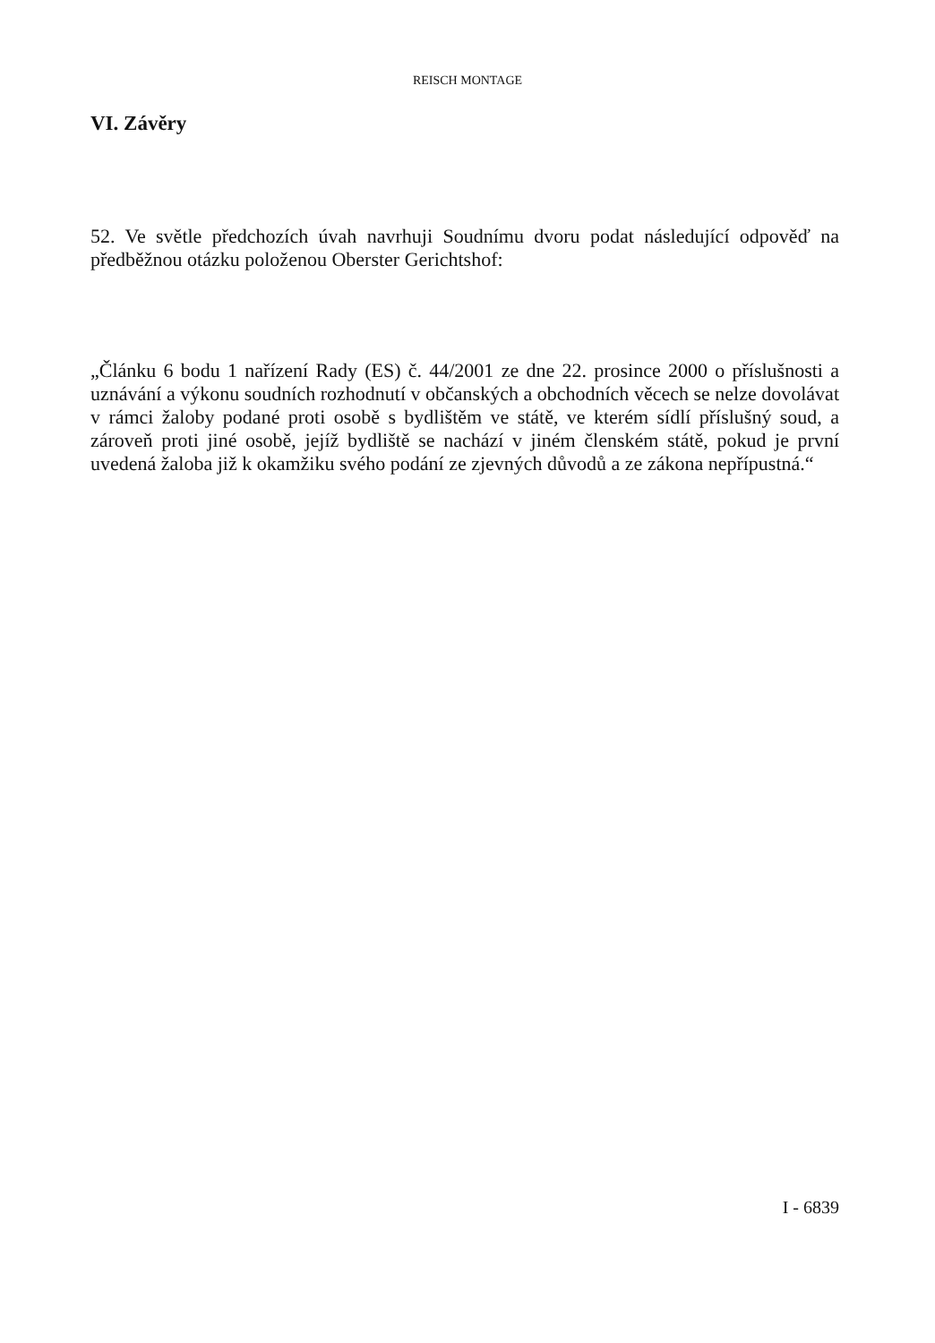REISCH MONTAGE
VI. Závěry
52. Ve světle předchozích úvah navrhuji Soudnímu dvoru podat následující odpověď na předběžnou otázku položenou Oberster Gerichtshof:
„Článku 6 bodu 1 nařízení Rady (ES) č. 44/2001 ze dne 22. prosince 2000 o příslušnosti a uznávání a výkonu soudních rozhodnutí v občanských a obchodních věcech se nelze dovolávat v rámci žaloby podané proti osobě s bydlištěm ve státě, ve kterém sídlí příslušný soud, a zároveň proti jiné osobě, jejíž bydliště se nachází v jiném členském státě, pokud je první uvedená žaloba již k okamžiku svého podání ze zjevných důvodů a ze zákona nepřípustná.“
I - 6839